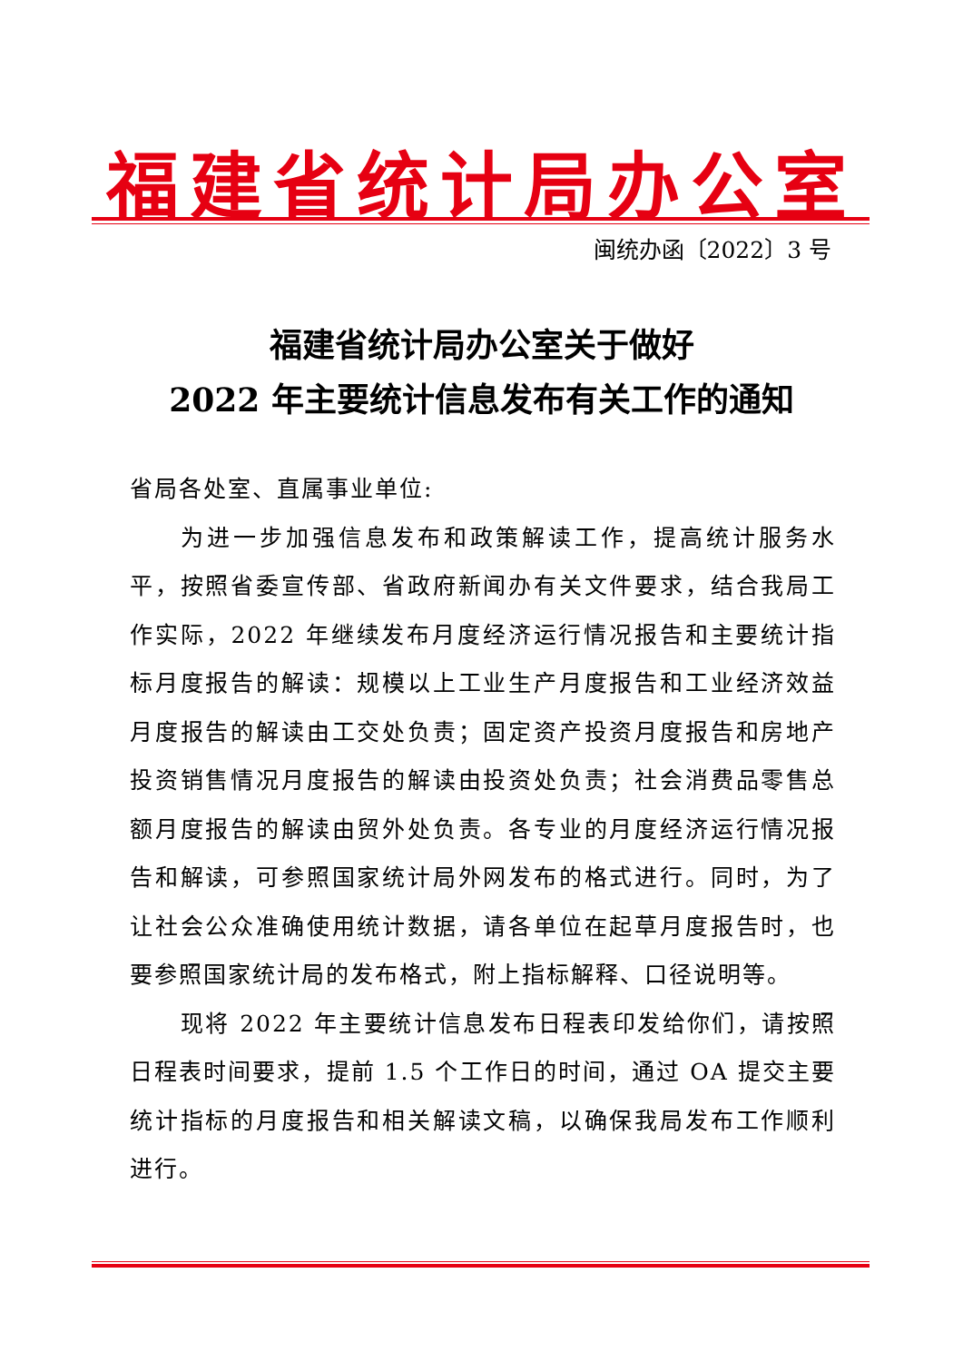福建省统计局办公室
闽统办函〔2022〕3 号
福建省统计局办公室关于做好
2022 年主要统计信息发布有关工作的通知
省局各处室、直属事业单位:
为进一步加强信息发布和政策解读工作，提高统计服务水平，按照省委宣传部、省政府新闻办有关文件要求，结合我局工作实际，2022 年继续发布月度经济运行情况报告和主要统计指标月度报告的解读：规模以上工业生产月度报告和工业经济效益月度报告的解读由工交处负责；固定资产投资月度报告和房地产投资销售情况月度报告的解读由投资处负责；社会消费品零售总额月度报告的解读由贸外处负责。各专业的月度经济运行情况报告和解读，可参照国家统计局外网发布的格式进行。同时，为了让社会公众准确使用统计数据，请各单位在起草月度报告时，也要参照国家统计局的发布格式，附上指标解释、口径说明等。
现将 2022 年主要统计信息发布日程表印发给你们，请按照日程表时间要求，提前 1.5 个工作日的时间，通过 OA 提交主要统计指标的月度报告和相关解读文稿，以确保我局发布工作顺利进行。